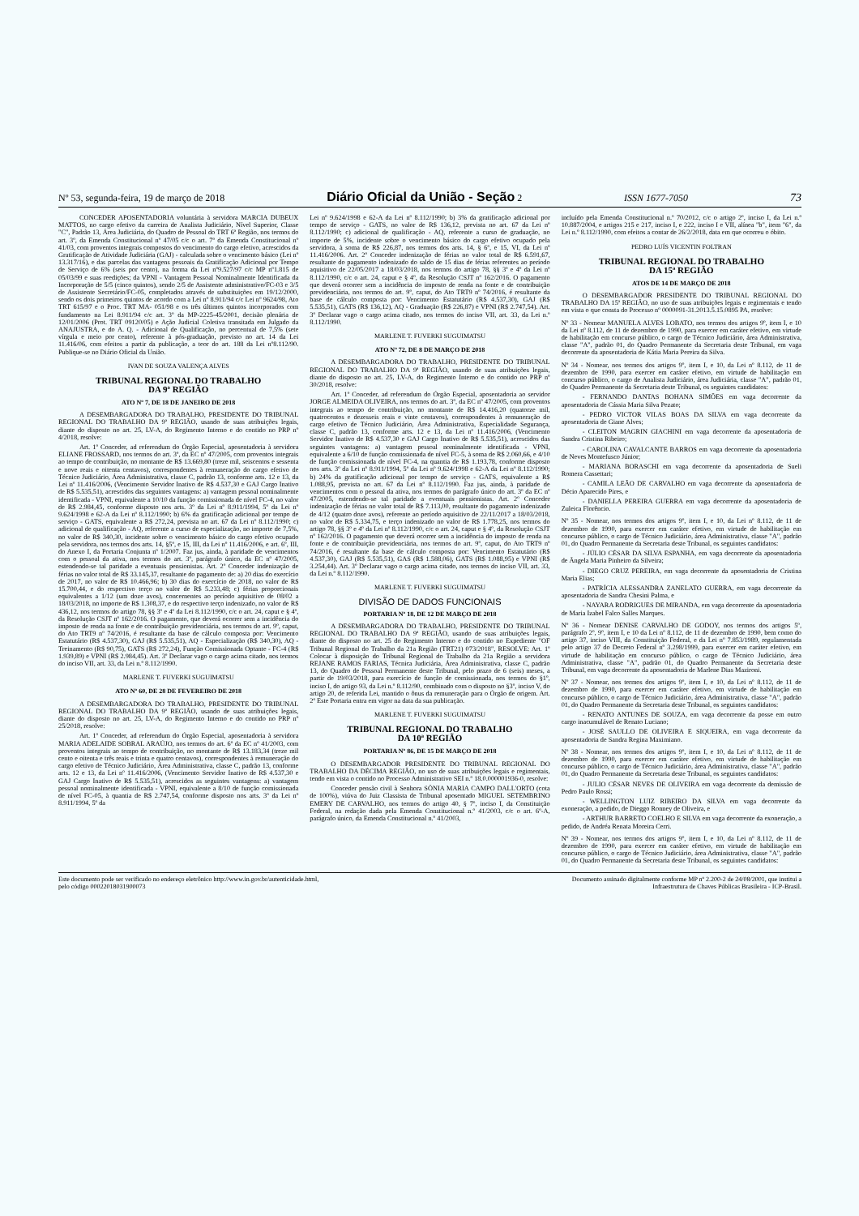Nº 53, segunda-feira, 19 de março de 2018 Diário Oficial da União - Seção 2 ISSN 1677-7050 73
CONCEDER APOSENTADORIA voluntária à servidora MARCIA DUBEUX MATTOS, no cargo efetivo da carreira de Analista Judiciário, Nível Superior, Classe "C", Padrão 13, Área Judiciária, do Quadro de Pessoal do TRT 6ª Região, nos termos do art. 3º, da Emenda Constitucional nº 47/05 c/c o art. 7º da Emenda Constitucional nº 41/03, com proventos integrais compostos do vencimento do cargo efetivo, acrescidos da Gratificação de Atividade Judiciária (GAJ) - calculada sobre o vencimento básico (Lei nº 13.317/16), e das parcelas das vantagens pessoais da Gratificação Adicional por Tempo de Serviço de 6% (seis por cento), na forma da Lei nº9.527/97 c/c MP nº1.815 de 05/03/99 e suas reedições; da VPNI - Vantagem Pessoal Nominalmente Identificada da Incorporação de 5/5 (cinco quintos), sendo 2/5 de Assistente administrativo/FC-03 e 3/5 de Assistente Secretário/FC-05, completados através de substituições em 19/12/2000, sendo os dois primeiros quintos de acordo com a Lei nº 8.911/94 c/c Lei nº 9624/98, Ato TRT 615/97 e o Proc. TRT MA- 051/98 e os três últimos quintos incorporados com fundamento na Lei 8.911/94 c/c art. 3º da MP-2225-45/2001, decisão plenária de 12/01/2006 (Prot. TRT 09120/05) e Ação Judicial Coletiva transitada em Julgado da ANAJUSTRA, e do A. Q. - Adicional de Qualificação, no percentual de 7,5% (sete vírgula e meio por cento), referente à pós-graduação, previsto no art. 14 da Lei 11.416/06, com efeitos a partir da publicação, a teor do art. 188 da Lei nº8.112/90. Publique-se no Diário Oficial da União.
IVAN DE SOUZA VALENÇA ALVES
TRIBUNAL REGIONAL DO TRABALHO
DA 9ª REGIÃO
ATO Nº 7, DE 18 DE JANEIRO DE 2018
A DESEMBARGADORA DO TRABALHO, PRESIDENTE DO TRIBUNAL REGIONAL DO TRABALHO DA 9ª REGIÃO, usando de suas atribuições legais, diante do disposto no art. 25, LV-A, do Regimento Interno e do contido no PRP nº 4/2018, resolve:
Art. 1º Conceder, ad referendum do Órgão Especial, aposentadoria à servidora ELIANE FROSSARD, nos termos do art. 3º, da EC nº 47/2005, com proventos integrais ao tempo de contribuição, no montante de R$ 13.669,80 (treze mil, seiscentos e sessenta e nove reais e oitenta centavos), correspondentes à remuneração do cargo efetivo de Técnico Judiciário, Área Administrativa, classe C, padrão 13, conforme arts. 12 e 13, da Lei nº 11.416/2006, (Vencimento Servidor Inativo de R$ 4.537,30 e GAJ Cargo Inativo de R$ 5.535,51), acrescidos das seguintes vantagens: a) vantagem pessoal nominalmente identificada - VPNI, equivalente a 10/10 da função comissionada de nível FC-4, no valor de R$ 2.984,45, conforme disposto nos arts. 3º da Lei nº 8.911/1994, 5º da Lei nº 9.624/1998 e 62-A da Lei nº 8.112/1990; b) 6% da gratificação adicional por tempo de serviço - GATS, equivalente a R$ 272,24, prevista no art. 67 da Lei nº 8.112/1990; c) adicional de qualificação - AQ, referente a curso de especialização, no importe de 7,5%, no valor de R$ 340,30, incidente sobre o vencimento básico do cargo efetivo ocupado pela servidora, nos termos dos arts. 14, §5º, e 15, III, da Lei nº 11.416/2006, e art. 6º, III, do Anexo I, da Portaria Conjunta nº 1/2007. Faz jus, ainda, à paridade de vencimentos com o pessoal da ativa, nos termos do art. 3º, parágrafo único, da EC nº 47/2005, estendendo-se tal paridade a eventuais pensionistas. Art. 2º Conceder indenização de férias no valor total de R$ 33.145,37, resultante do pagamento de: a) 20 dias do exercício de 2017, no valor de R$ 10.466,96; b) 30 dias do exercício de 2018, no valor de R$ 15.700,44, e do respectivo terço no valor de R$ 5.233,48; c) férias proporcionais equivalentes a 1/12 (um doze avos), concernentes ao período aquisitivo de 08/02 a 18/03/2018, no importe de R$ 1.308,37, e do respectivo terço indenizado, no valor de R$ 436,12, nos termos do artigo 78, §§ 3º e 4º da Lei 8.112/1990, c/c o art. 24, caput e § 4º, da Resolução CSJT nº 162/2016. O pagamento, que deverá ocorrer sem a incidência do imposto de renda na fonte e de contribuição previdenciária, nos termos do art. 9º, caput, do Ato TRT9 nº 74/2016, é resultante da base de cálculo composta por: Vencimento Estatutário (R$ 4.537,30), GAJ (R$ 5.535,51), AQ - Especialização (R$ 340,30), AQ - Treinamento (R$ 90,75), GATS (R$ 272,24), Função Comissionada Optante - FC-4 (R$ 1.939,89) e VPNI (R$ 2.984,45). Art. 3º Declarar vago o cargo acima citado, nos termos do inciso VII, art. 33, da Lei n.º 8.112/1990.
MARLENE T. FUVERKI SUGUIMATSU
ATO Nº 60, DE 28 DE FEVEREIRO DE 2018
A DESEMBARGADORA DO TRABALHO, PRESIDENTE DO TRIBUNAL REGIONAL DO TRABALHO DA 9ª REGIÃO, usando de suas atribuições legais, diante do disposto no art. 25, LV-A, do Regimento Interno e do contido no PRP nº 25/2018, resolve:
Art. 1º Conceder, ad referendum do Órgão Especial, aposentadoria à servidora MARIA ADELAIDE SOBRAL ARAÚJO, nos termos do art. 6º da EC nº 41/2003, com proventos integrais ao tempo de contribuição, no montante de R$ 13.183,34 (treze mil cento e oitenta e três reais e trinta e quatro centavos), correspondentes à remuneração do cargo efetivo de Técnico Judiciário, Área Administrativa, classe C, padrão 13, conforme arts. 12 e 13, da Lei nº 11.416/2006, (Vencimento Servidor Inativo de R$ 4.537,30 e GAJ Cargo Inativo de R$ 5.535,51), acrescidos as seguintes vantagens: a) vantagem pessoal nominalmente identificada - VPNI, equivalente a 8/10 de função comissionada de nível FC-05, à quantia de R$ 2.747,54, conforme disposto nos arts. 3º da Lei nº 8.911/1994, 5º da
Lei nº 9.624/1998 e 62-A da Lei nº 8.112/1990; b) 3% da gratificação adicional por tempo de serviço - GATS, no valor de R$ 136,12, prevista no art. 67 da Lei nº 8.112/1990; c) adicional de qualificação - AQ, referente a curso de graduação, no importe de 5%, incidente sobre o vencimento básico do cargo efetivo ocupado pela servidora, à soma de R$ 226,87, nos termos dos arts. 14, § 6º, e 15, VI, da Lei nº 11.416/2006. Art. 2º Conceder indenização de férias no valor total de R$ 6.591,67, resultante do pagamento indenizado do saldo de 15 dias de férias referentes ao período aquisitivo de 22/05/2017 a 18/03/2018, nos termos do artigo 78, §§ 3º e 4º da Lei nº 8.112/1990, c/c o art. 24, caput e § 4º, da Resolução CSJT nº 162/2016. O pagamento que deverá ocorrer sem a incidência do imposto de renda na fonte e de contribuição previdenciária, nos termos do art. 9º, caput, do Ato TRT9 nº 74/2016, é resultante da base de cálculo composta por: Vencimento Estatutário (R$ 4.537,30), GAJ (R$ 5.535,51), GATS (R$ 136,12), AQ - Graduação (R$ 226,87) e VPNI (R$ 2.747,54). Art. 3º Declarar vago o cargo acima citado, nos termos do inciso VII, art. 33, da Lei n.º 8.112/1990.
MARLENE T. FUVERKI SUGUIMATSU
ATO Nº 72, DE 8 DE MARÇO DE 2018
A DESEMBARGADORA DO TRABALHO, PRESIDENTE DO TRIBUNAL REGIONAL DO TRABALHO DA 9ª REGIÃO, usando de suas atribuições legais, diante do disposto no art. 25, LV-A, do Regimento Interno e do contido no PRP nº 30/2018, resolve:
Art. 1º Conceder, ad referendum do Órgão Especial, aposentadoria ao servidor JORGE ALMEIDA OLIVEIRA, nos termos do art. 3º, da EC nº 47/2005, com proventos integrais ao tempo de contribuição, no montante de R$ 14.416,20 (quatorze mil, quatrocentos e dezesseis reais e vinte centavos), correspondentes à remuneração do cargo efetivo de Técnico Judiciário, Área Administrativa, Especialidade Segurança, classe C, padrão 13, conforme arts. 12 e 13, da Lei nº 11.416/2006, (Vencimento Servidor Inativo de R$ 4.537,30 e GAJ Cargo Inativo de R$ 5.535,51), acrescidos das seguintes vantagens: a) vantagem pessoal nominalmente identificada - VPNI, equivalente a 6/10 de função comissionada de nível FC-5, à soma de R$ 2.060,66, e 4/10 de função comissionada de nível FC-4, na quantia de R$ 1.193,78, conforme disposto nos arts. 3º da Lei nº 8.911/1994, 5º da Lei nº 9.624/1998 e 62-A da Lei nº 8.112/1990; b) 24% da gratificação adicional por tempo de serviço - GATS, equivalente a R$ 1.088,95, prevista no art. 67 da Lei nº 8.112/1990. Faz jus, ainda, à paridade de vencimentos com o pessoal da ativa, nos termos do parágrafo único do art. 3º da EC nº 47/2005, estendendo-se tal paridade a eventuais pensionistas. Art. 2º Conceder indenização de férias no valor total de R$ 7.113,00, resultante do pagamento indenizado de 4/12 (quatro doze avos), referente ao período aquisitivo de 22/11/2017 a 18/03/2018, no valor de R$ 5.334,75, e terço indenizado no valor de R$ 1.778,25, nos termos do artigo 78, §§ 3º e 4º da Lei nº 8.112/1990, c/c o art. 24, caput e § 4º, da Resolução CSJT nº 162/2016. O pagamento que deverá ocorrer sem a incidência do imposto de renda na fonte e de contribuição previdenciária, nos termos do art. 9º, caput, do Ato TRT9 nº 74/2016, é resultante da base de cálculo composta por: Vencimento Estatutário (R$ 4.537,30), GAJ (R$ 5.535,51), GAS (R$ 1.588,06), GATS (R$ 1.088,95) e VPNI (R$ 3.254,44). Art. 3º Declarar vago o cargo acima citado, nos termos do inciso VII, art. 33, da Lei n.º 8.112/1990.
MARLENE T. FUVERKI SUGUIMATSU
DIVISÃO DE DADOS FUNCIONAIS
PORTARIA Nº 18, DE 12 DE MARÇO DE 2018
A DESEMBARGADORA DO TRABALHO, PRESIDENTE DO TRIBUNAL REGIONAL DO TRABALHO DA 9ª REGIÃO, usando de suas atribuições legais, diante do disposto no art. 25 do Regimento Interno e do contido no Expediente "OF Tribunal Regional do Trabalho da 21a Região (TRT21) 073/2018", RESOLVE: Art. 1º Colocar à disposição do Tribunal Regional do Trabalho da 21a Região a servidora REJANE RAMOS FARIAS, Técnica Judiciária, Área Administrativa, classe C, padrão 13, do Quadro de Pessoal Permanente deste Tribunal, pelo prazo de 6 (seis) meses, a partir de 19/03/2018, para exercício de função de comissionada, nos termos do §1º, inciso I, do artigo 93, da Lei n.º 8.112/90, combinado com o disposto no §3º, inciso V, do artigo 20, de referida Lei, mantido o ônus da remuneração para o Órgão de origem. Art. 2º Este Portaria entra em vigor na data da sua publicação.
MARLENE T. FUVERKI SUGUIMATSU
TRIBUNAL REGIONAL DO TRABALHO
DA 10ª REGIÃO
PORTARIA Nº 86, DE 15 DE MARÇO DE 2018
O DESEMBARGADOR PRESIDENTE DO TRIBUNAL REGIONAL DO TRABALHO DA DÉCIMA REGIÃO, no uso de suas atribuições legais e regimentais, tendo em vista o contido no Processo Administrativo SEI n.º 18.0.000001936-0, resolve:
Conceder pensão civil à Senhora SÔNIA MARIA CAMPO DALL'ORTO (cota de 100%), viúva do Juiz Classista de Tribunal aposentado MIGUEL SETEMBRINO EMERY DE CARVALHO, nos termos do artigo 40, § 7º, inciso I, da Constituição Federal, na redação dada pela Emenda Constitucional n.º 41/2003, c/c o art. 6º-A, parágrafo único, da Emenda Constitucional n.º 41/2003,
incluído pela Emenda Constitucional n.º 70/2012, c/c o artigo 2º, inciso I, da Lei n.º 10.887/2004, e artigos 215 e 217, inciso I, e 222, inciso I e VII, alínea "b", item "6", da Lei n.º 8.112/1990, com efeitos a contar de 26/2/2018, data em que ocorreu o óbito.
PEDRO LUÍS VICENTIN FOLTRAN
TRIBUNAL REGIONAL DO TRABALHO
DA 15ª REGIÃO
ATOS DE 14 DE MARÇO DE 2018
O DESEMBARGADOR PRESIDENTE DO TRIBUNAL REGIONAL DO TRABALHO DA 15ª REGIÃO, no uso de suas atribuições legais e regimentais e tendo em vista o que consta do Processo nº 0000091-31.2013.5.15.0895 PA, resolve:
Nº 33 - Nomear MANUELA ALVES LOBATO, nos termos dos artigos 9º, item I, e 10 da Lei nº 8.112, de 11 de dezembro de 1990, para exercer em caráter efetivo, em virtude de habilitação em concurso público, o cargo de Técnico Judiciário, área Administrativa, classe "A", padrão 01, do Quadro Permanente da Secretaria deste Tribunal, em vaga decorrente da aposentadoria de Kátia Maria Pereira da Silva.
Nº 34 - Nomear, nos termos dos artigos 9º, item I, e 10, da Lei nº 8.112, de 11 de dezembro de 1990, para exercer em caráter efetivo, em virtude de habilitação em concurso público, o cargo de Analista Judiciário, área Judiciária, classe "A", padrão 01, do Quadro Permanente da Secretaria deste Tribunal, os seguintes candidatos:
- FERNANDO DANTAS BOHANA SIMÕES em vaga decorrente da aposentadoria de Cássia Maria Silva Pezato;
- PEDRO VICTOR VILAS BOAS DA SILVA em vaga decorrente da aposentadoria de Giane Alves;
- CLEITON MAGRIN GIACHINI em vaga decorrente da aposentadoria de Sandra Cristina Ribeiro;
- CAROLINA CAVALCANTE BARROS em vaga decorrente da aposentadoria de Neves Montefusco Júnior;
- MARIANA BORASCHI em vaga decorrente da aposentadoria de Sueli Romera Cassettari;
- CAMILA LEÃO DE CARVALHO em vaga decorrente da aposentadoria de Décio Aparecido Pires, e
- DANIELLA PEREIRA GUERRA em vaga decorrente da aposentadoria de Zuleica Florêncio.
Nº 35 - Nomear, nos termos dos artigos 9º, item I, e 10, da Lei nº 8.112, de 11 de dezembro de 1990, para exercer em caráter efetivo, em virtude de habilitação em concurso público, o cargo de Técnico Judiciário, área Administrativa, classe "A", padrão 01, do Quadro Permanente da Secretaria deste Tribunal, os seguintes candidatos:
- JÚLIO CÉSAR DA SILVA ESPANHA, em vaga decorrente da aposentadoria de Ângela Maria Pinheiro da Silveira;
- DIEGO CRUZ PEREIRA, em vaga decorrente da aposentadoria de Cristina Maria Elias;
- PATRÍCIA ALESSANDRA ZANELATO GUERRA, em vaga decorrente da aposentadoria de Sandra Chesini Palma, e
- NAYARA RODRIGUES DE MIRANDA, em vaga decorrente da aposentadoria de Maria Izabel Falco Salles Marques.
Nº 36 - Nomear DENISE CARVALHO DE GODOY, nos termos dos artigos 5º, parágrafo 2º, 9º, item I, e 10 da Lei nº 8.112, de 11 de dezembro de 1990, bem como do artigo 37, inciso VIII, da Constituição Federal, e da Lei nº 7.853/1989, regulamentada pelo artigo 37 do Decreto Federal nº 3.298/1999, para exercer em caráter efetivo, em virtude de habilitação em concurso público, o cargo de Técnico Judiciário, área Administrativa, classe "A", padrão 01, do Quadro Permanente da Secretaria deste Tribunal, em vaga decorrente da aposentadoria de Marlene Dias Mazironi.
Nº 37 - Nomear, nos termos dos artigos 9º, item I, e 10, da Lei nº 8.112, de 11 de dezembro de 1990, para exercer em caráter efetivo, em virtude de habilitação em concurso público, o cargo de Técnico Judiciário, área Administrativa, classe "A", padrão 01, do Quadro Permanente da Secretaria deste Tribunal, os seguintes candidatos:
- RENATO ANTUNES DE SOUZA, em vaga decorrente da posse em outro cargo inacumulável de Renato Luciano;
- JOSÉ SAULLO DE OLIVEIRA E SIQUEIRA, em vaga decorrente da aposentadoria de Sandra Regina Maximiano.
Nº 38 - Nomear, nos termos dos artigos 9º, item I, e 10, da Lei nº 8.112, de 11 de dezembro de 1990, para exercer em caráter efetivo, em virtude de habilitação em concurso público, o cargo de Técnico Judiciário, área Administrativa, classe "A", padrão 01, do Quadro Permanente da Secretaria deste Tribunal, os seguintes candidatos:
- JULIO CÉSAR NEVES DE OLIVEIRA em vaga decorrente da demissão de Pedro Paulo Rossi;
- WELLINGTON LUIZ RIBEIRO DA SILVA em vaga decorrente da exoneração, a pedido, de Dieggo Ronney de Oliveira, e
- ARTHUR BARRETO COELHO E SILVA em vaga decorrente da exoneração, a pedido, de Andréa Renata Moreira Cerri.
Nº 39 - Nomear, nos termos dos artigos 9º, item I, e 10, da Lei nº 8.112, de 11 de dezembro de 1990, para exercer em caráter efetivo, em virtude de habilitação em concurso público, o cargo de Técnico Judiciário, área Administrativa, classe "A", padrão 01, do Quadro Permanente da Secretaria deste Tribunal, os seguintes candidatos:
Este documento pode ser verificado no endereço eletrônico http://www.in.gov.br/autenticidade.html,
pelo código 00022018031900073 Documento assinado digitalmente conforme MP nº 2.200-2 de 24/08/2001, que institui a
Infraestrutura de Chaves Públicas Brasileira - ICP-Brasil.